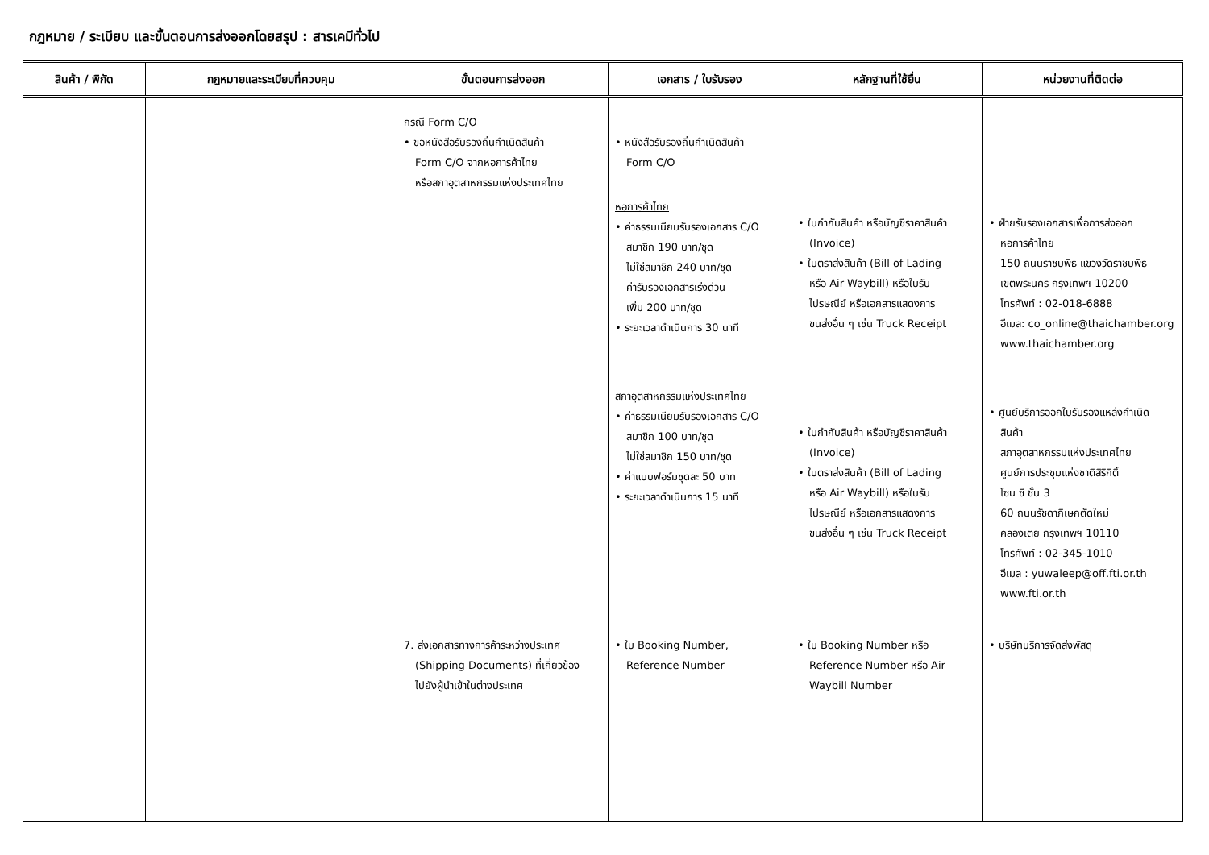กฎหมาย / ระเบียบ และขั้นตอนการส่งออกโดยสรุป : สารเคมีทั่วไป
| สินค้า / พิกัด | กฎหมายและระเบียบที่ควบคุม | ขั้นตอนการส่งออก | เอกสาร / ใบรับรอง | หลักฐานที่ใช้ยื่น | หน่วยงานที่ติดต่อ |
| --- | --- | --- | --- | --- | --- |
| | | กรณี Form C/O • ขอหนังสือรับรองถิ่นกำเนิดสินค้า Form C/O จากหอการค้าไทย หรือสภาอุตสาหกรรมแห่งประเทศไทย | • หนังสือรับรองถิ่นกำเนิดสินค้า Form C/O หอการค้าไทย • ค่าธรรมเนียมรับรองเอกสาร C/O สมาชิก 190 บาท/ชุด ไม่ใช่สมาชิก 240 บาท/ชุด ค่ารับรองเอกสารเร่งด่วน เพิ่ม 200 บาท/ชุด • ระยะเวลาดำเนินการ 30 นาที สภาอุตสาหกรรมแห่งประเทศไทย • ค่าธรรมเนียมรับรองเอกสาร C/O สมาชิก 100 บาท/ชุด ไม่ใช่สมาชิก 150 บาท/ชุด • ค่าแบบฟอร์มชุดละ 50 บาท • ระยะเวลาดำเนินการ 15 นาที | • ใบกำกับสินค้า หรือบัญชีราคาสินค้า (Invoice) • ใบตราส่งสินค้า (Bill of Lading หรือ Air Waybill) หรือใบรับ ไปรษณีย์ หรือเอกสารแสดงการ ขนส่งอื่น ๆ เช่น Truck Receipt • ใบกำกับสินค้า หรือบัญชีราคาสินค้า (Invoice) • ใบตราส่งสินค้า (Bill of Lading หรือ Air Waybill) หรือใบรับ ไปรษณีย์ หรือเอกสารแสดงการ ขนส่งอื่น ๆ เช่น Truck Receipt | • ฝ่ายรับรองเอกสารเพื่อการส่งออก หอการค้าไทย 150 ถนนราชบพิธ แขวงวัดราชบพิธ เขตพระนคร กรุงเทพฯ 10200 โทรศัพท์ : 02-018-6888 อีเมล: co_online@thaichamber.org www.thaichamber.org • ศูนย์บริการออกใบรับรองแหล่งกำเนิด สินค้า สภาอุตสาหกรรมแห่งประเทศไทย ศูนย์การประชุมแห่งชาติสิริกิติ์ โซน ซี ชั้น 3 60 ถนนรัชดาภิเษกตัดใหม่ คลองเตย กรุงเทพฯ 10110 โทรศัพท์ : 02-345-1010 อีเมล : yuwaleep@off.fti.or.th www.fti.or.th |
| | | 7. ส่งเอกสารทางการค้าระหว่างประเทศ (Shipping Documents) ที่เกี่ยวข้อง ไปยังผู้นำเข้าในต่างประเทศ | • ใบ Booking Number, Reference Number | • ใบ Booking Number หรือ Reference Number หรือ Air Waybill Number | • บริษัทบริการจัดส่งพัสดุ |